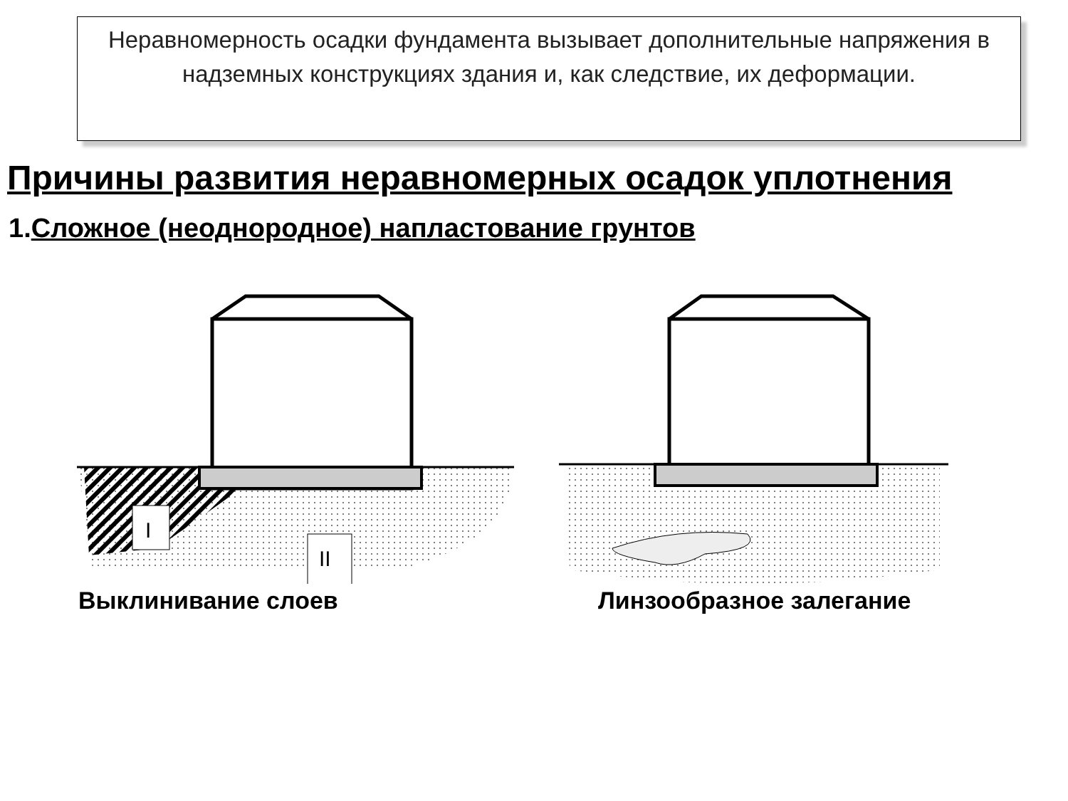Неравномерность осадки фундамента вызывает дополнительные напряжения в надземных конструкциях здания и, как следствие, их деформации.
Причины развития неравномерных осадок уплотнения
1.Сложное (неоднородное) напластование грунтов
I
II
Выклинивание слоев
Линзообразное залегание